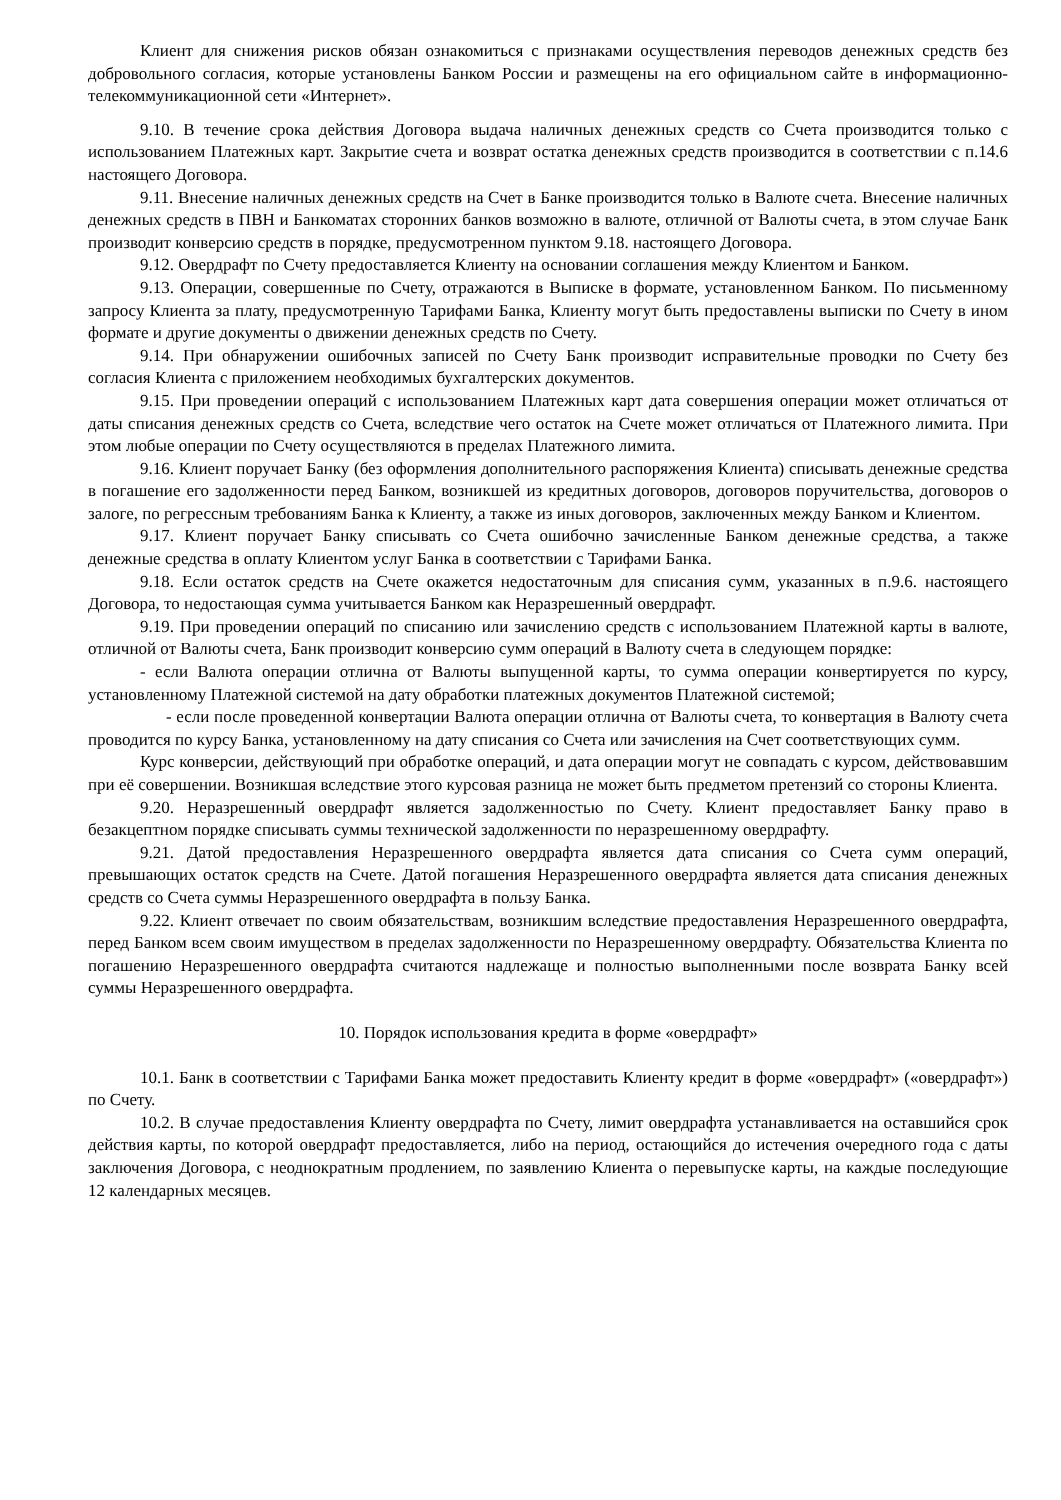Клиент для снижения рисков обязан ознакомиться с признаками осуществления переводов денежных средств без добровольного согласия, которые установлены Банком России и размещены на его официальном сайте в информационно-телекоммуникационной сети «Интернет».
9.10. В течение срока действия Договора выдача наличных денежных средств со Счета производится только с использованием Платежных карт. Закрытие счета и возврат остатка денежных средств производится в соответствии с п.14.6 настоящего Договора.
9.11. Внесение наличных денежных средств на Счет в Банке производится только в Валюте счета. Внесение наличных денежных средств в ПВН и Банкоматах сторонних банков возможно в валюте, отличной от Валюты счета, в этом случае Банк производит конверсию средств в порядке, предусмотренном пунктом 9.18. настоящего Договора.
9.12. Овердрафт по Счету предоставляется Клиенту на основании соглашения между Клиентом и Банком.
9.13. Операции, совершенные по Счету, отражаются в Выписке в формате, установленном Банком. По письменному запросу Клиента за плату, предусмотренную Тарифами Банка, Клиенту могут быть предоставлены выписки по Счету в ином формате и другие документы о движении денежных средств по Счету.
9.14. При обнаружении ошибочных записей по Счету Банк производит исправительные проводки по Счету без согласия Клиента с приложением необходимых бухгалтерских документов.
9.15. При проведении операций с использованием Платежных карт дата совершения операции может отличаться от даты списания денежных средств со Счета, вследствие чего остаток на Счете может отличаться от Платежного лимита. При этом любые операции по Счету осуществляются в пределах Платежного лимита.
9.16. Клиент поручает Банку (без оформления дополнительного распоряжения Клиента) списывать денежные средства в погашение его задолженности перед Банком, возникшей из кредитных договоров, договоров поручительства, договоров о залоге, по регрессным требованиям Банка к Клиенту, а также из иных договоров, заключенных между Банком и Клиентом.
9.17. Клиент поручает Банку списывать со Счета ошибочно зачисленные Банком денежные средства, а также денежные средства в оплату Клиентом услуг Банка в соответствии с Тарифами Банка.
9.18. Если остаток средств на Счете окажется недостаточным для списания сумм, указанных в п.9.6. настоящего Договора, то недостающая сумма учитывается Банком как Неразрешенный овердрафт.
9.19. При проведении операций по списанию или зачислению средств с использованием Платежной карты в валюте, отличной от Валюты счета, Банк производит конверсию сумм операций в Валюту счета в следующем порядке:
- если Валюта операции отлична от Валюты выпущенной карты, то сумма операции конвертируется по курсу, установленному Платежной системой на дату обработки платежных документов Платежной системой;
- если после проведенной конвертации Валюта операции отлична от Валюты счета, то конвертация в Валюту счета проводится по курсу Банка, установленному на дату списания со Счета или зачисления на Счет соответствующих сумм.
Курс конверсии, действующий при обработке операций, и дата операции могут не совпадать с курсом, действовавшим при её совершении. Возникшая вследствие этого курсовая разница не может быть предметом претензий со стороны Клиента.
9.20. Неразрешенный овердрафт является задолженностью по Счету. Клиент предоставляет Банку право в безакцептном порядке списывать суммы технической задолженности по неразрешенному овердрафту.
9.21. Датой предоставления Неразрешенного овердрафта является дата списания со Счета сумм операций, превышающих остаток средств на Счете. Датой погашения Неразрешенного овердрафта является дата списания денежных средств со Счета суммы Неразрешенного овердрафта в пользу Банка.
9.22. Клиент отвечает по своим обязательствам, возникшим вследствие предоставления Неразрешенного овердрафта, перед Банком всем своим имуществом в пределах задолженности по Неразрешенному овердрафту. Обязательства Клиента по погашению Неразрешенного овердрафта считаются надлежаще и полностью выполненными после возврата Банку всей суммы Неразрешенного овердрафта.
10. Порядок использования кредита в форме «овердрафт»
10.1. Банк в соответствии с Тарифами Банка может предоставить Клиенту кредит в форме «овердрафт» («овердрафт») по Счету.
10.2. В случае предоставления Клиенту овердрафта по Счету, лимит овердрафта устанавливается на оставшийся срок действия карты, по которой овердрафт предоставляется, либо на период, остающийся до истечения очередного года с даты заключения Договора, с неоднократным продлением, по заявлению Клиента о перевыпуске карты, на каждые последующие 12 календарных месяцев.